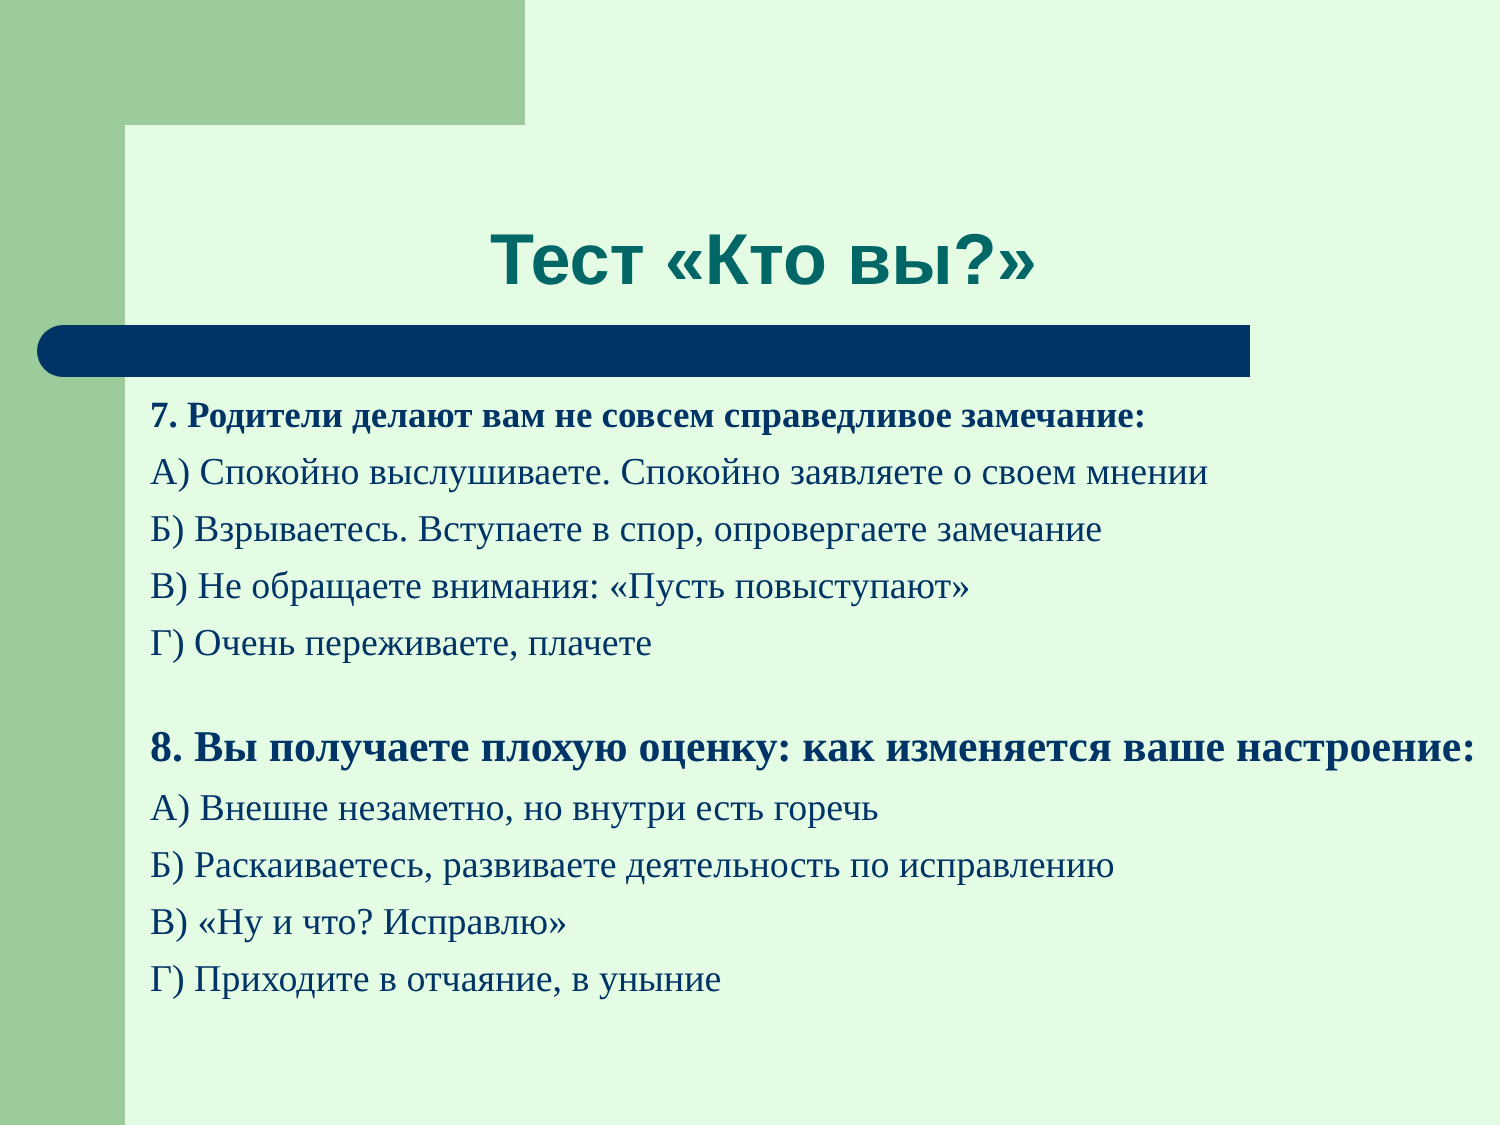Тест «Кто вы?»
7. Родители делают вам не совсем справедливое замечание:
А) Спокойно выслушиваете. Спокойно заявляете о своем мнении
Б) Взрываетесь. Вступаете в спор, опровергаете замечание
В) Не обращаете внимания: «Пусть повыступают»
Г) Очень переживаете, плачете
8. Вы получаете плохую оценку: как изменяется ваше настроение:
А) Внешне незаметно, но внутри есть горечь
Б) Раскаиваетесь, развиваете деятельность по исправлению
В) «Ну и что? Исправлю»
Г) Приходите в отчаяние, в уныние